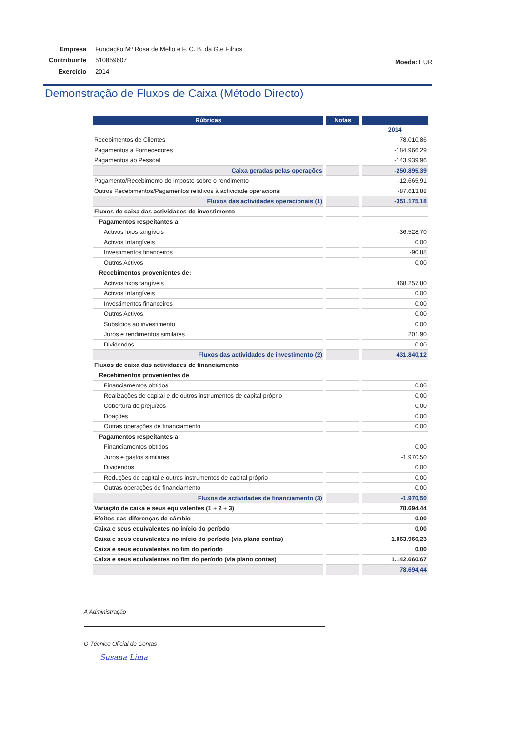| Empresa | Fundação Mª Rosa de Mello e F. C. B. da G.e Filhos |
| Contribuinte | 510859607 |
| Exercício | 2014 |
Moeda: EUR
Demonstração de Fluxos de Caixa (Método Directo)
| Rúbricas | Notas | |
| --- | --- | --- |
| | | 2014 |
| Recebimentos de Clientes | | 78.010,86 |
| Pagamentos a Fornecedores | | -184.966,29 |
| Pagamentos ao Pessoal | | -143.939,96 |
| Caixa geradas pelas operações | | -250.895,39 |
| Pagamento/Recebimento do imposto sobre o rendimento | | -12.665,91 |
| Outros Recebimentos/Pagamentos relativos à actividade operacional | | -87.613,88 |
| Fluxos das actividades operacionais (1) | | -351.175,18 |
| Fluxos de caixa das actividades de investimento | | |
| Pagamentos respeitantes a: | | |
| Activos fixos tangíveis | | -36.528,70 |
| Activos Intangíveis | | 0,00 |
| Investimentos financeiros | | -90,88 |
| Outros Activos | | 0,00 |
| Recebimentos provenientes de: | | |
| Activos fixos tangíveis | | 468.257,80 |
| Activos Intangíveis | | 0,00 |
| Investimentos financeiros | | 0,00 |
| Outros Activos | | 0,00 |
| Subsídios ao investimento | | 0,00 |
| Juros e rendimentos similares | | 201,90 |
| Dividendos | | 0,00 |
| Fluxos das actividades de investimento (2) | | 431.840,12 |
| Fluxos de caixa das actividades de financiamento | | |
| Recebimentos provenientes de | | |
| Financiamentos obtidos | | 0,00 |
| Realizações de capital e de outros instrumentos de capital próprio | | 0,00 |
| Cobertura de prejuízos | | 0,00 |
| Doações | | 0,00 |
| Outras operações de financiamento | | 0,00 |
| Pagamentos respeitantes a: | | |
| Financiamentos obtidos | | 0,00 |
| Juros e gastos similares | | -1.970,50 |
| Dividendos | | 0,00 |
| Reduções de capital e outros instrumentos de capital próprio | | 0,00 |
| Outras operações de financiamento | | 0,00 |
| Fluxos de actividades de financiamento (3) | | -1.970,50 |
| Variação de caixa e seus equivalentes (1 + 2 + 3) | | 78.694,44 |
| Efeitos das diferenças de câmbio | | 0,00 |
| Caixa e seus equivalentes no início do período | | 0,00 |
| Caixa e seus equivalentes no início do período (via plano contas) | | 1.063.966,23 |
| Caixa e seus equivalentes no fim do período | | 0,00 |
| Caixa e seus equivalentes no fim do período (via plano contas) | | 1.142.660,67 |
| | | 78.694,44 |
A Administração
O Técnico Oficial de Contas
Susana Lima